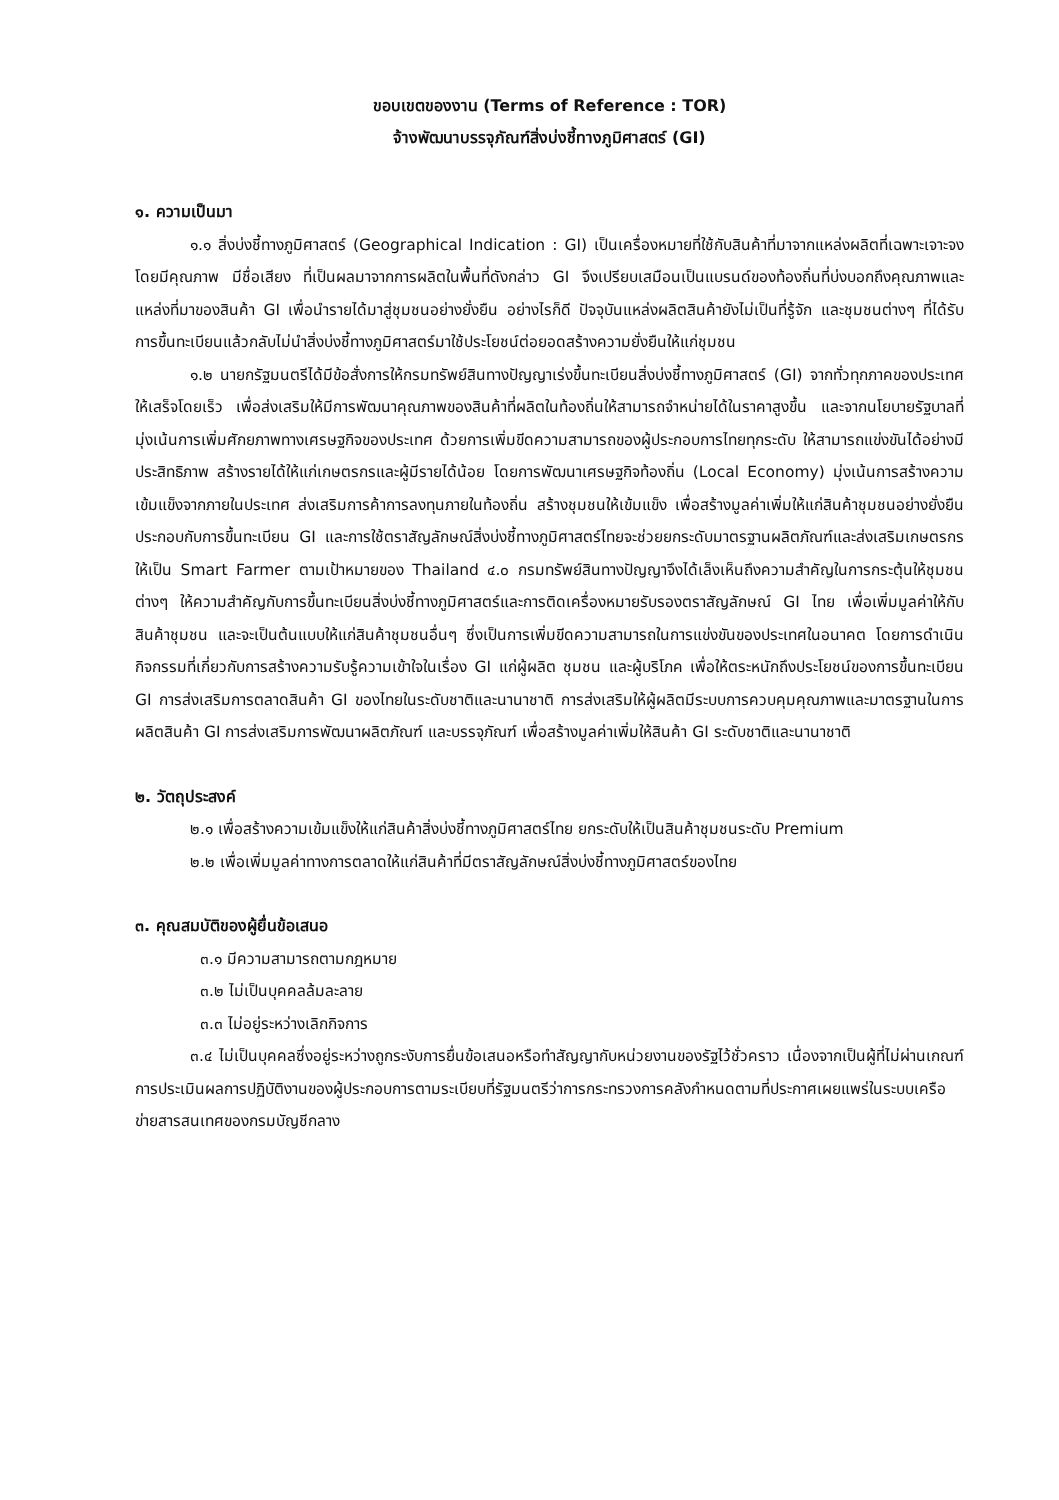ขอบเขตของงาน (Terms of Reference : TOR)
จ้างพัฒนาบรรจุภัณฑ์สิ่งบ่งชี้ทางภูมิศาสตร์ (GI)
๑. ความเป็นมา
๑.๑ สิ่งบ่งชี้ทางภูมิศาสตร์ (Geographical Indication : GI) เป็นเครื่องหมายที่ใช้กับสินค้าที่มาจากแหล่งผลิตที่เฉพาะเจาะจง โดยมีคุณภาพ มีชื่อเสียง ที่เป็นผลมาจากการผลิตในพื้นที่ดังกล่าว GI จึงเปรียบเสมือนเป็นแบรนด์ของท้องถิ่นที่บ่งบอกถึงคุณภาพและแหล่งที่มาของสินค้า GI เพื่อนำรายได้มาสู่ชุมชนอย่างยั่งยืน อย่างไรก็ดี ปัจจุบันแหล่งผลิตสินค้ายังไม่เป็นที่รู้จัก และชุมชนต่างๆ ที่ได้รับการขึ้นทะเบียนแล้วกลับไม่นำสิ่งบ่งชี้ทางภูมิศาสตร์มาใช้ประโยชน์ต่อยอดสร้างความยั่งยืนให้แก่ชุมชน
๑.๒ นายกรัฐมนตรีได้มีข้อสั่งการให้กรมทรัพย์สินทางปัญญาเร่งขึ้นทะเบียนสิ่งบ่งชี้ทางภูมิศาสตร์ (GI) จากทั่วทุกภาคของประเทศให้เสร็จโดยเร็ว เพื่อส่งเสริมให้มีการพัฒนาคุณภาพของสินค้าที่ผลิตในท้องถิ่นให้สามารถจำหน่ายได้ในราคาสูงขึ้น และจากนโยบายรัฐบาลที่มุ่งเน้นการเพิ่มศักยภาพทางเศรษฐกิจของประเทศ ด้วยการเพิ่มขีดความสามารถของผู้ประกอบการไทยทุกระดับ ให้สามารถแข่งขันได้อย่างมีประสิทธิภาพ สร้างรายได้ให้แก่เกษตรกรและผู้มีรายได้น้อย โดยการพัฒนาเศรษฐกิจท้องถิ่น (Local Economy) มุ่งเน้นการสร้างความเข้มแข็งจากภายในประเทศ ส่งเสริมการค้าการลงทุนภายในท้องถิ่น สร้างชุมชนให้เข้มแข็ง เพื่อสร้างมูลค่าเพิ่มให้แก่สินค้าชุมชนอย่างยั่งยืน ประกอบกับการขึ้นทะเบียน GI และการใช้ตราสัญลักษณ์สิ่งบ่งชี้ทางภูมิศาสตร์ไทยจะช่วยยกระดับมาตรฐานผลิตภัณฑ์และส่งเสริมเกษตรกรให้เป็น Smart Farmer ตามเป้าหมายของ Thailand ๔.๐ กรมทรัพย์สินทางปัญญาจึงได้เล็งเห็นถึงความสำคัญในการกระตุ้นให้ชุมชนต่างๆ ให้ความสำคัญกับการขึ้นทะเบียนสิ่งบ่งชี้ทางภูมิศาสตร์และการติดเครื่องหมายรับรองตราสัญลักษณ์ GI ไทย เพื่อเพิ่มมูลค่าให้กับสินค้าชุมชน และจะเป็นต้นแบบให้แก่สินค้าชุมชนอื่นๆ ซึ่งเป็นการเพิ่มขีดความสามารถในการแข่งขันของประเทศในอนาคต โดยการดำเนินกิจกรรมที่เกี่ยวกับการสร้างความรับรู้ความเข้าใจในเรื่อง GI แก่ผู้ผลิต ชุมชน และผู้บริโภค เพื่อให้ตระหนักถึงประโยชน์ของการขึ้นทะเบียน GI การส่งเสริมการตลาดสินค้า GI ของไทยในระดับชาติและนานาชาติ การส่งเสริมให้ผู้ผลิตมีระบบการควบคุมคุณภาพและมาตรฐานในการผลิตสินค้า GI การส่งเสริมการพัฒนาผลิตภัณฑ์ และบรรจุภัณฑ์ เพื่อสร้างมูลค่าเพิ่มให้สินค้า GI ระดับชาติและนานาชาติ
๒. วัตถุประสงค์
๒.๑ เพื่อสร้างความเข้มแข็งให้แก่สินค้าสิ่งบ่งชี้ทางภูมิศาสตร์ไทย ยกระดับให้เป็นสินค้าชุมชนระดับ Premium
๒.๒ เพื่อเพิ่มมูลค่าทางการตลาดให้แก่สินค้าที่มีตราสัญลักษณ์สิ่งบ่งชี้ทางภูมิศาสตร์ของไทย
๓. คุณสมบัติของผู้ยื่นข้อเสนอ
๓.๑ มีความสามารถตามกฎหมาย
๓.๒ ไม่เป็นบุคคลล้มละลาย
๓.๓ ไม่อยู่ระหว่างเลิกกิจการ
๓.๔ ไม่เป็นบุคคลซึ่งอยู่ระหว่างถูกระงับการยื่นข้อเสนอหรือทำสัญญากับหน่วยงานของรัฐไว้ชั่วคราว เนื่องจากเป็นผู้ที่ไม่ผ่านเกณฑ์การประเมินผลการปฏิบัติงานของผู้ประกอบการตามระเบียบที่รัฐมนตรีว่าการกระทรวงการคลังกำหนดตามที่ประกาศเผยแพร่ในระบบเครือข่ายสารสนเทศของกรมบัญชีกลาง